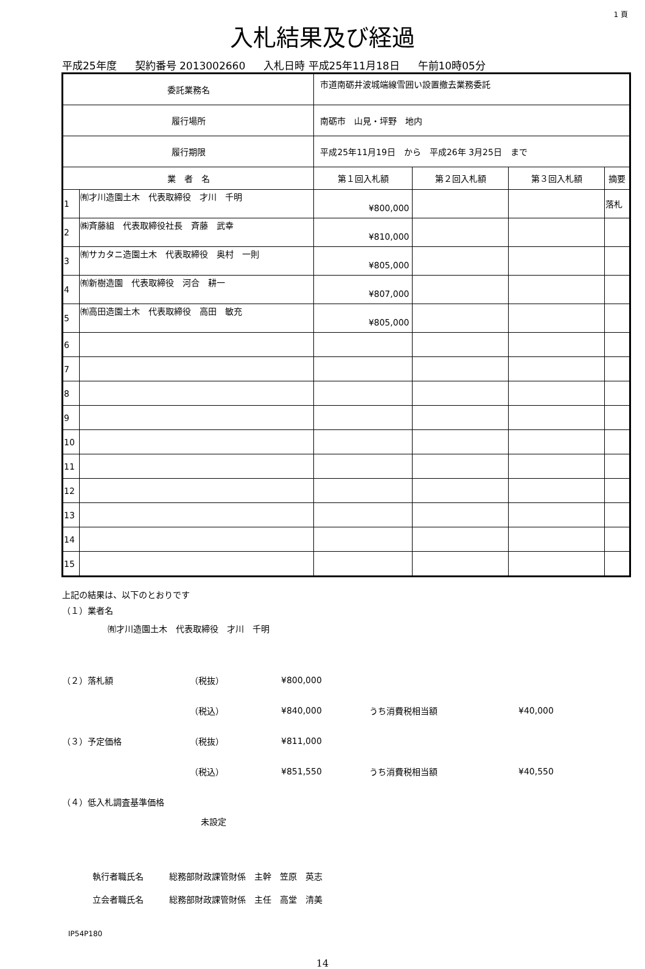1 頁
入札結果及び経過
平成25年度 契約番号 2013002660 入札日時 平成25年11月18日 午前10時05分
| 委託業務名 | | 市道南砺井波城端線雪囲い設置撤去業務委託 | | | | |
| 履行場所 | | 南砺市 山見・坪野 地内 | | | | |
| 履行期限 | | 平成25年11月19日 から 平成26年 3月25日 まで | | | | |
| 業 者 名 | | | 第１回入札額 | 第２回入札額 | 第３回入札額 | 摘要 |
| 1 | ㈲才川造園土木 代表取締役 才川 千明 | | ¥800,000 | | | 落札 |
| 2 | ㈱斉藤組 代表取締役社長 斉藤 武幸 | | ¥810,000 | | | |
| 3 | ㈲サカタニ造園土木 代表取締役 奥村 一則 | | ¥805,000 | | | |
| 4 | ㈲新樹造園 代表取締役 河合 耕一 | | ¥807,000 | | | |
| 5 | ㈲高田造園土木 代表取締役 高田 敏充 | | ¥805,000 | | | |
| 6 | | | | | | |
| 7 | | | | | | |
| 8 | | | | | | |
| 9 | | | | | | |
| 10 | | | | | | |
| 11 | | | | | | |
| 12 | | | | | | |
| 13 | | | | | | |
| 14 | | | | | | |
| 15 | | | | | | |
上記の結果は、以下のとおりです
（１）業者名
㈲才川造園土木　代表取締役　才川　千明
（２）落札額 （税抜） ¥800,000
（税込） ¥840,000 うち消費税相当額 ¥40,000
（３）予定価格 （税抜） ¥811,000
（税込） ¥851,550 うち消費税相当額 ¥40,550
（４）低入札調査基準価格
未設定
執行者職氏名　　　総務部財政課管財係　主幹　笠原　英志
立会者職氏名　　　総務部財政課管財係　主任　高堂　清美
IP54P180
14